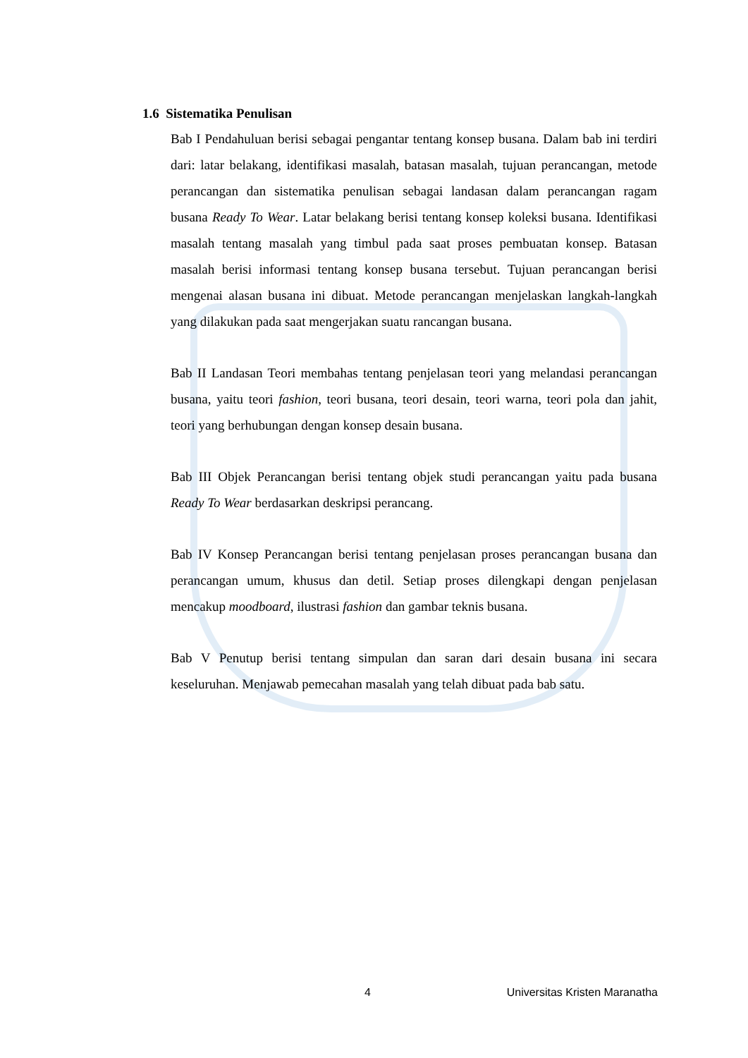1.6 Sistematika Penulisan
Bab I Pendahuluan berisi sebagai pengantar tentang konsep busana. Dalam bab ini terdiri dari: latar belakang, identifikasi masalah, batasan masalah, tujuan perancangan, metode perancangan dan sistematika penulisan sebagai landasan dalam perancangan ragam busana Ready To Wear. Latar belakang berisi tentang konsep koleksi busana. Identifikasi masalah tentang masalah yang timbul pada saat proses pembuatan konsep. Batasan masalah berisi informasi tentang konsep busana tersebut. Tujuan perancangan berisi mengenai alasan busana ini dibuat. Metode perancangan menjelaskan langkah-langkah yang dilakukan pada saat mengerjakan suatu rancangan busana.
Bab II Landasan Teori membahas tentang penjelasan teori yang melandasi perancangan busana, yaitu teori fashion, teori busana, teori desain, teori warna, teori pola dan jahit, teori yang berhubungan dengan konsep desain busana.
Bab III Objek Perancangan berisi tentang objek studi perancangan yaitu pada busana Ready To Wear berdasarkan deskripsi perancang.
Bab IV Konsep Perancangan berisi tentang penjelasan proses perancangan busana dan perancangan umum, khusus dan detil. Setiap proses dilengkapi dengan penjelasan mencakup moodboard, ilustrasi fashion dan gambar teknis busana.
Bab V Penutup berisi tentang simpulan dan saran dari desain busana ini secara keseluruhan. Menjawab pemecahan masalah yang telah dibuat pada bab satu.
4 Universitas Kristen Maranatha